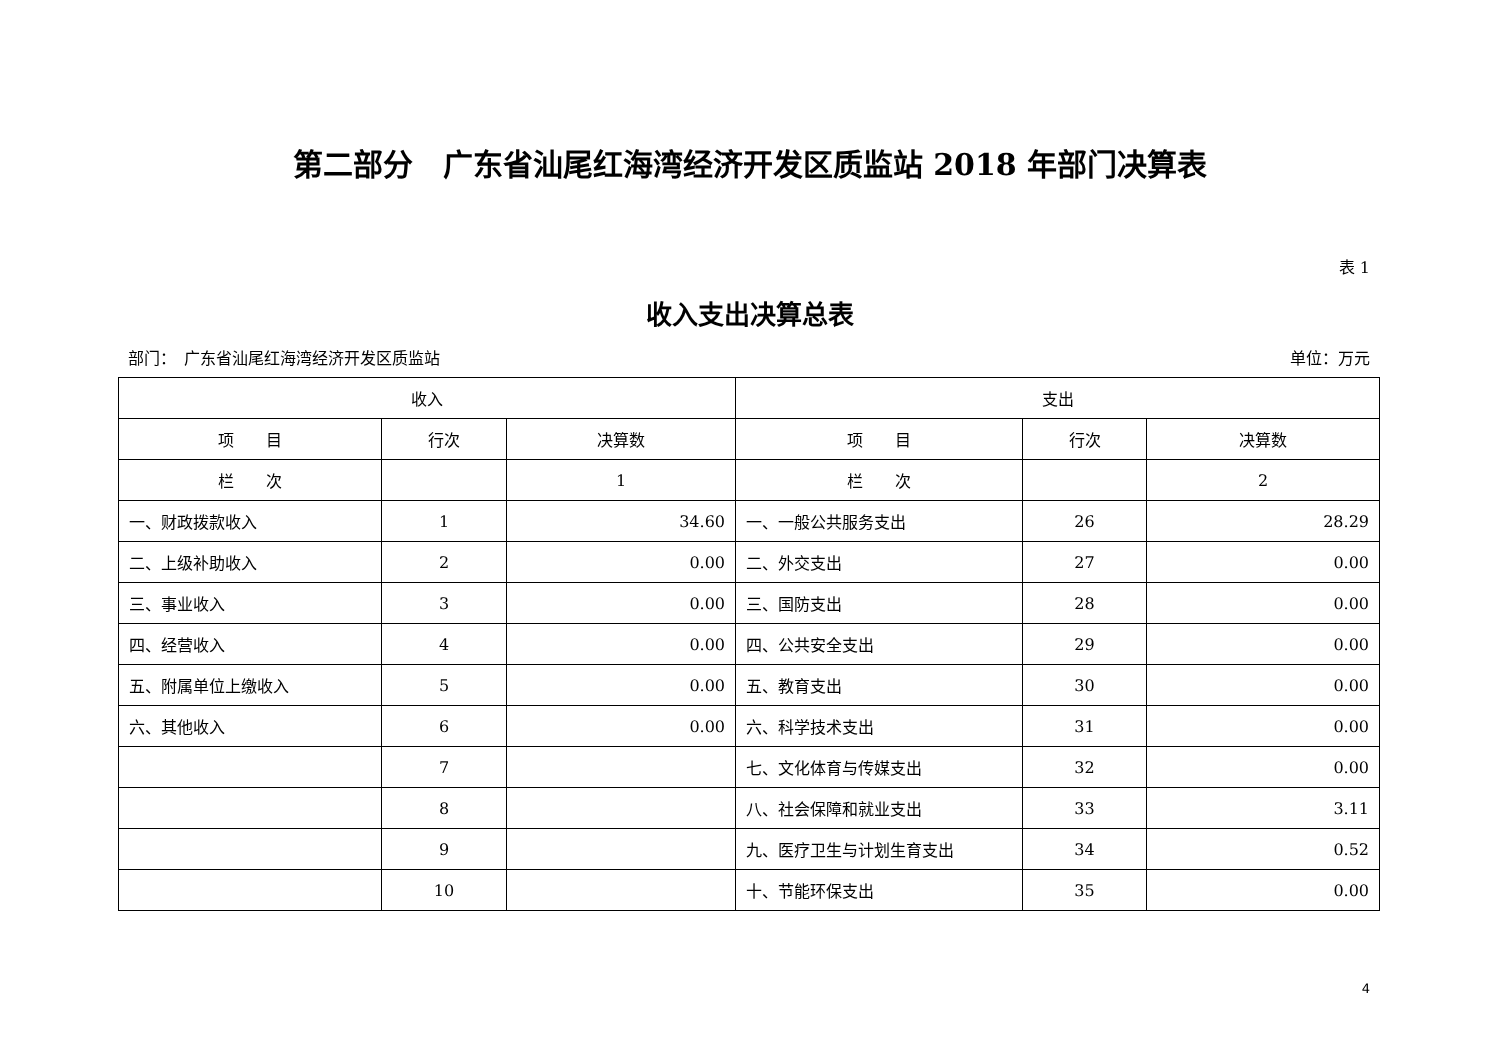第二部分　广东省汕尾红海湾经济开发区质监站 2018 年部门决算表
表 1
收入支出决算总表
部门：　广东省汕尾红海湾经济开发区质监站 单位：万元
| 收入 | | | 支出 | | |
| --- | --- | --- | --- | --- | --- |
| 项 目 | 行次 | 决算数 | 项 目 | 行次 | 决算数 |
| 栏 次 | | 1 | 栏 次 | | 2 |
| 一、财政拨款收入 | 1 | 34.60 | 一、一般公共服务支出 | 26 | 28.29 |
| 二、上级补助收入 | 2 | 0.00 | 二、外交支出 | 27 | 0.00 |
| 三、事业收入 | 3 | 0.00 | 三、国防支出 | 28 | 0.00 |
| 四、经营收入 | 4 | 0.00 | 四、公共安全支出 | 29 | 0.00 |
| 五、附属单位上缴收入 | 5 | 0.00 | 五、教育支出 | 30 | 0.00 |
| 六、其他收入 | 6 | 0.00 | 六、科学技术支出 | 31 | 0.00 |
| | 7 | | 七、文化体育与传媒支出 | 32 | 0.00 |
| | 8 | | 八、社会保障和就业支出 | 33 | 3.11 |
| | 9 | | 九、医疗卫生与计划生育支出 | 34 | 0.52 |
| | 10 | | 十、节能环保支出 | 35 | 0.00 |
4